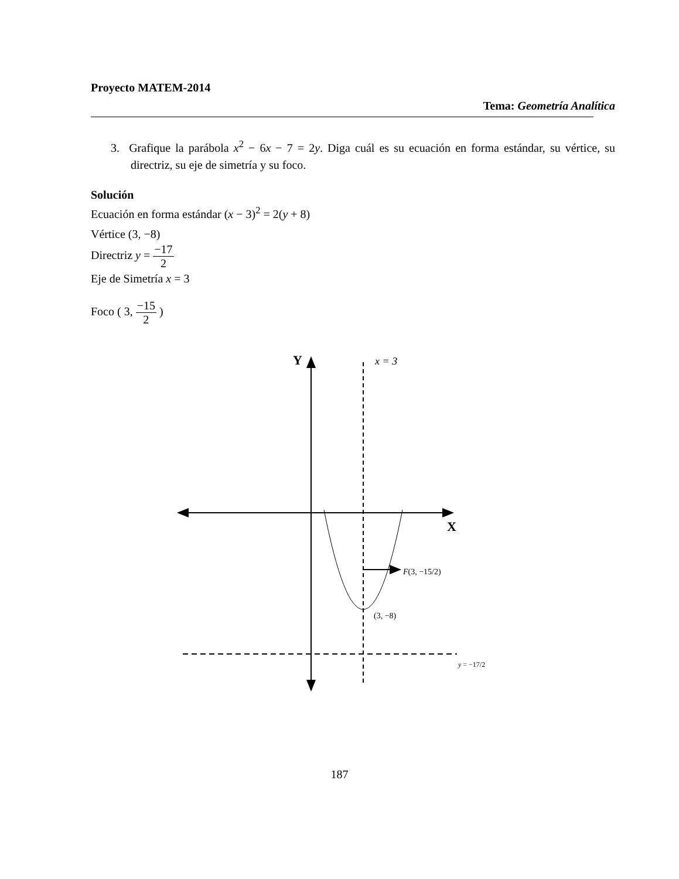Proyecto MATEM-2014
Tema: Geometría Analítica
3. Grafique la parábola x<sup>2</sup> − 6x − 7 = 2y. Diga cuál es su ecuación en forma estándar, su vértice, su directriz, su eje de simetría y su foco.
Solución
Ecuación en forma estándar (x − 3)<sup>2</sup> = 2(y + 8)
Vértice (3, −8)
Directriz y = −17 2
Eje de Simetría x = 3
Foco ( 3, −15 2 )
Y
x = 3
X
F(3, −15/2)
(3, −8)
y = −17/2
187